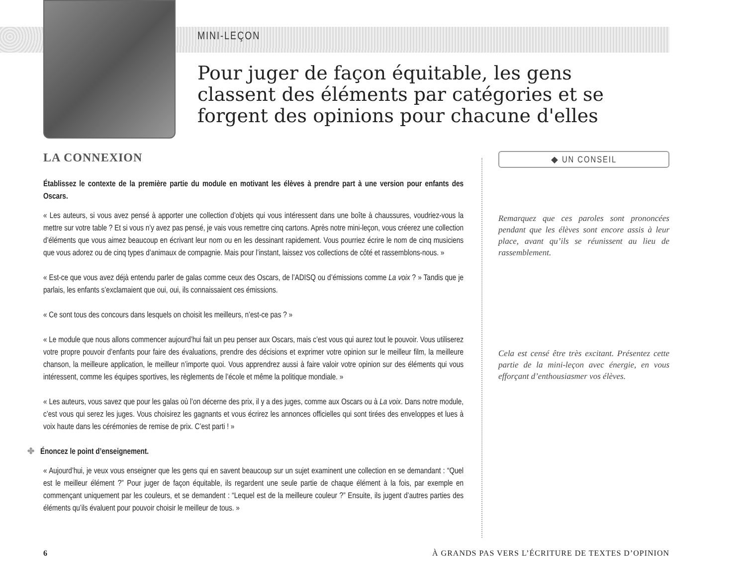MINI-LEÇON
Pour juger de façon équitable, les gens classent des éléments par catégories et se forgent des opinions pour chacune d'elles
LA CONNEXION
Établissez le contexte de la première partie du module en motivant les élèves à prendre part à une version pour enfants des Oscars.
« Les auteurs, si vous avez pensé à apporter une collection d’objets qui vous intéressent dans une boîte à chaussures, voudriez-vous la mettre sur votre table ? Et si vous n’y avez pas pensé, je vais vous remettre cinq cartons. Après notre mini-leçon, vous créerez une collection d’éléments que vous aimez beaucoup en écrivant leur nom ou en les dessinant rapidement. Vous pourriez écrire le nom de cinq musiciens que vous adorez ou de cinq types d’animaux de compagnie. Mais pour l’instant, laissez vos collections de côté et rassemblons-nous. »
« Est-ce que vous avez déjà entendu parler de galas comme ceux des Oscars, de l’ADISQ ou d’émissions comme La voix ? » Tandis que je parlais, les enfants s’exclamaient que oui, oui, ils connaissaient ces émissions.
« Ce sont tous des concours dans lesquels on choisit les meilleurs, n’est-ce pas ? »
« Le module que nous allons commencer aujourd’hui fait un peu penser aux Oscars, mais c’est vous qui aurez tout le pouvoir. Vous utiliserez votre propre pouvoir d’enfants pour faire des évaluations, prendre des décisions et exprimer votre opinion sur le meilleur film, la meilleure chanson, la meilleure application, le meilleur n’importe quoi. Vous apprendrez aussi à faire valoir votre opinion sur des éléments qui vous intéressent, comme les équipes sportives, les règlements de l’école et même la politique mondiale. »
« Les auteurs, vous savez que pour les galas où l’on décerne des prix, il y a des juges, comme aux Oscars ou à La voix. Dans notre module, c’est vous qui serez les juges. Vous choisirez les gagnants et vous écrirez les annonces officielles qui sont tirées des enveloppes et lues à voix haute dans les cérémonies de remise de prix. C’est parti ! »
✤ Énoncez le point d’enseignement.
« Aujourd’hui, je veux vous enseigner que les gens qui en savent beaucoup sur un sujet examinent une collection en se demandant : “Quel est le meilleur élément ?” Pour juger de façon équitable, ils regardent une seule partie de chaque élément à la fois, par exemple en commençant uniquement par les couleurs, et se demandent : “Lequel est de la meilleure couleur ?” Ensuite, ils jugent d’autres parties des éléments qu’ils évaluent pour pouvoir choisir le meilleur de tous. »
◆ UN CONSEIL
Remarquez que ces paroles sont prononcées pendant que les élèves sont encore assis à leur place, avant qu’ils se réunissent au lieu de rassemblement.
Cela est censé être très excitant. Présentez cette partie de la mini-leçon avec énergie, en vous efforçant d’enthousiasmer vos élèves.
6 À GRANDS PAS VERS L’ÉCRITURE DE TEXTES D’OPINION